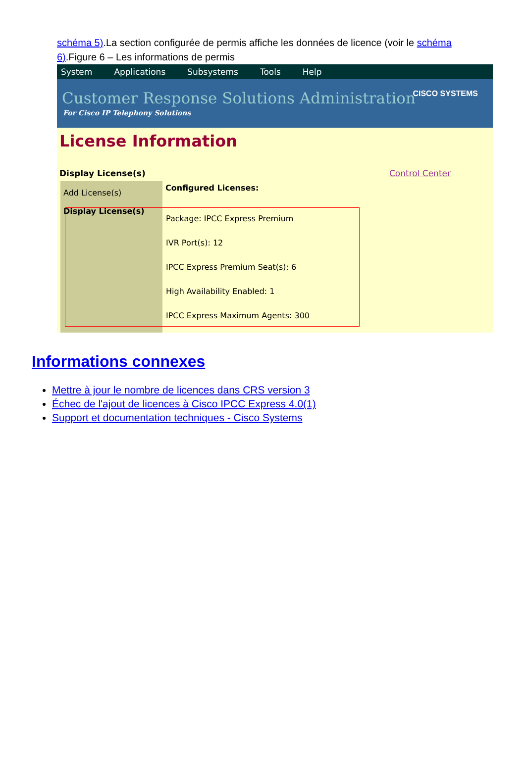schéma 5).La section configurée de permis affiche les données de licence (voir le schéma 6).Figure 6 – Les informations de permis
System Applications Subsystems Tools Help
Customer Response Solutions Administration
For Cisco IP Telephony Solutions
CISCO SYSTEMS
License Information
Display License(s) Control Center
Add License(s)
Display License(s)
Configured Licenses:
Package: IPCC Express Premium
IVR Port(s): 12
IPCC Express Premium Seat(s): 6
High Availability Enabled: 1
IPCC Express Maximum Agents: 300
Informations connexes
Mettre à jour le nombre de licences dans CRS version 3
Échec de l'ajout de licences à Cisco IPCC Express 4.0(1)
Support et documentation techniques - Cisco Systems